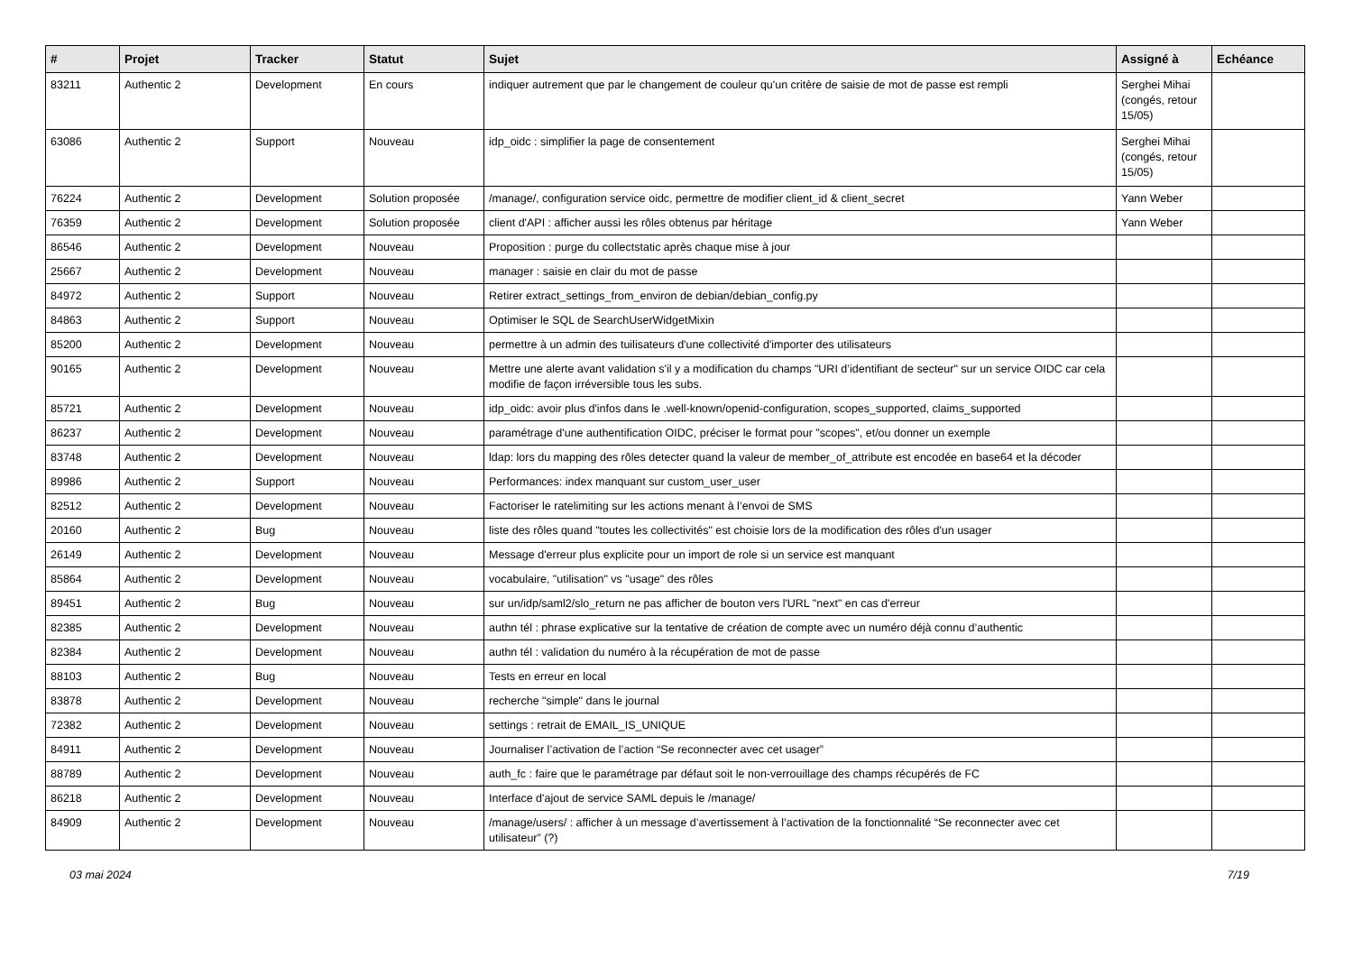| # | Projet | Tracker | Statut | Sujet | Assigné à | Echéance |
| --- | --- | --- | --- | --- | --- | --- |
| 83211 | Authentic 2 | Development | En cours | indiquer autrement que par le changement de couleur qu'un critère de saisie de mot de passe est rempli | Serghei Mihai (congés, retour 15/05) | |
| 63086 | Authentic 2 | Support | Nouveau | idp_oidc : simplifier la page de consentement | Serghei Mihai (congés, retour 15/05) | |
| 76224 | Authentic 2 | Development | Solution proposée | /manage/, configuration service oidc, permettre de modifier client_id & client_secret | Yann Weber | |
| 76359 | Authentic 2 | Development | Solution proposée | client d'API : afficher aussi les rôles obtenus par héritage | Yann Weber | |
| 86546 | Authentic 2 | Development | Nouveau | Proposition : purge du collectstatic après chaque mise à jour | | |
| 25667 | Authentic 2 | Development | Nouveau | manager : saisie en clair du mot de passe | | |
| 84972 | Authentic 2 | Support | Nouveau | Retirer extract_settings_from_environ de debian/debian_config.py | | |
| 84863 | Authentic 2 | Support | Nouveau | Optimiser le SQL de SearchUserWidgetMixin | | |
| 85200 | Authentic 2 | Development | Nouveau | permettre à un admin des tuilisateurs d'une collectivité d'importer des utilisateurs | | |
| 90165 | Authentic 2 | Development | Nouveau | Mettre une alerte avant validation s'il y a modification du champs "URI d’identifiant de secteur" sur un service OIDC car cela modifie de façon irréversible tous les subs. | | |
| 85721 | Authentic 2 | Development | Nouveau | idp_oidc: avoir plus d'infos dans le .well-known/openid-configuration, scopes_supported, claims_supported | | |
| 86237 | Authentic 2 | Development | Nouveau | paramétrage d'une authentification OIDC, préciser le format pour "scopes", et/ou donner un exemple | | |
| 83748 | Authentic 2 | Development | Nouveau | ldap: lors du mapping des rôles detecter quand la valeur de member_of_attribute est encodée en base64 et la décoder | | |
| 89986 | Authentic 2 | Support | Nouveau | Performances: index manquant sur custom_user_user | | |
| 82512 | Authentic 2 | Development | Nouveau | Factoriser le ratelimiting sur les actions menant à l’envoi de SMS | | |
| 20160 | Authentic 2 | Bug | Nouveau | liste des rôles quand "toutes les collectivités" est choisie lors de la modification des rôles d'un usager | | |
| 26149 | Authentic 2 | Development | Nouveau | Message d'erreur plus explicite pour un import de role si un service est manquant | | |
| 85864 | Authentic 2 | Development | Nouveau | vocabulaire, "utilisation" vs "usage" des rôles | | |
| 89451 | Authentic 2 | Bug | Nouveau | sur un/idp/saml2/slo_return ne pas afficher de bouton vers l'URL "next" en cas d'erreur | | |
| 82385 | Authentic 2 | Development | Nouveau | authn tél : phrase explicative sur la tentative de création de compte avec un numéro déjà connu d’authentic | | |
| 82384 | Authentic 2 | Development | Nouveau | authn tél : validation du numéro à la récupération de mot de passe | | |
| 88103 | Authentic 2 | Bug | Nouveau | Tests en erreur en local | | |
| 83878 | Authentic 2 | Development | Nouveau | recherche "simple" dans le journal | | |
| 72382 | Authentic 2 | Development | Nouveau | settings : retrait de EMAIL_IS_UNIQUE | | |
| 84911 | Authentic 2 | Development | Nouveau | Journaliser l’activation de l’action “Se reconnecter avec cet usager” | | |
| 88789 | Authentic 2 | Development | Nouveau | auth_fc : faire que le paramétrage par défaut soit le non-verrouillage des champs récupérés de FC | | |
| 86218 | Authentic 2 | Development | Nouveau | Interface d'ajout de service SAML depuis le /manage/ | | |
| 84909 | Authentic 2 | Development | Nouveau | /manage/users/ : afficher à un message d’avertissement à l’activation de la fonctionnalité “Se reconnecter avec cet utilisateur” (?) | | |
03 mai 2024 7/19